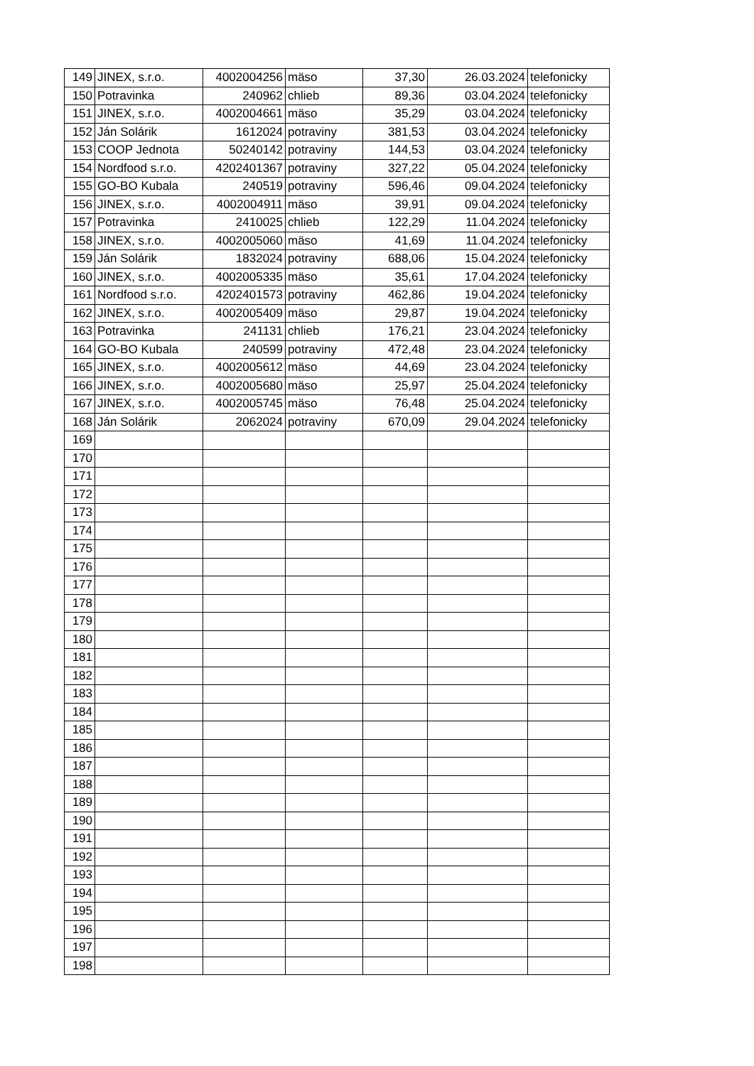| 149 | JINEX, s.r.o. | 4002004256 | mäso | 37,30 | 26.03.2024 | telefonicky |
| 150 | Potravinka | 240962 | chlieb | 89,36 | 03.04.2024 | telefonicky |
| 151 | JINEX, s.r.o. | 4002004661 | mäso | 35,29 | 03.04.2024 | telefonicky |
| 152 | Ján Solárik | 1612024 | potraviny | 381,53 | 03.04.2024 | telefonicky |
| 153 | COOP Jednota | 50240142 | potraviny | 144,53 | 03.04.2024 | telefonicky |
| 154 | Nordfood s.r.o. | 4202401367 | potraviny | 327,22 | 05.04.2024 | telefonicky |
| 155 | GO-BO Kubala | 240519 | potraviny | 596,46 | 09.04.2024 | telefonicky |
| 156 | JINEX, s.r.o. | 4002004911 | mäso | 39,91 | 09.04.2024 | telefonicky |
| 157 | Potravinka | 2410025 | chlieb | 122,29 | 11.04.2024 | telefonicky |
| 158 | JINEX, s.r.o. | 4002005060 | mäso | 41,69 | 11.04.2024 | telefonicky |
| 159 | Ján Solárik | 1832024 | potraviny | 688,06 | 15.04.2024 | telefonicky |
| 160 | JINEX, s.r.o. | 4002005335 | mäso | 35,61 | 17.04.2024 | telefonicky |
| 161 | Nordfood s.r.o. | 4202401573 | potraviny | 462,86 | 19.04.2024 | telefonicky |
| 162 | JINEX, s.r.o. | 4002005409 | mäso | 29,87 | 19.04.2024 | telefonicky |
| 163 | Potravinka | 241131 | chlieb | 176,21 | 23.04.2024 | telefonicky |
| 164 | GO-BO Kubala | 240599 | potraviny | 472,48 | 23.04.2024 | telefonicky |
| 165 | JINEX, s.r.o. | 4002005612 | mäso | 44,69 | 23.04.2024 | telefonicky |
| 166 | JINEX, s.r.o. | 4002005680 | mäso | 25,97 | 25.04.2024 | telefonicky |
| 167 | JINEX, s.r.o. | 4002005745 | mäso | 76,48 | 25.04.2024 | telefonicky |
| 168 | Ján Solárik | 2062024 | potraviny | 670,09 | 29.04.2024 | telefonicky |
| 169 | | | | | | |
| 170 | | | | | | |
| 171 | | | | | | |
| 172 | | | | | | |
| 173 | | | | | | |
| 174 | | | | | | |
| 175 | | | | | | |
| 176 | | | | | | |
| 177 | | | | | | |
| 178 | | | | | | |
| 179 | | | | | | |
| 180 | | | | | | |
| 181 | | | | | | |
| 182 | | | | | | |
| 183 | | | | | | |
| 184 | | | | | | |
| 185 | | | | | | |
| 186 | | | | | | |
| 187 | | | | | | |
| 188 | | | | | | |
| 189 | | | | | | |
| 190 | | | | | | |
| 191 | | | | | | |
| 192 | | | | | | |
| 193 | | | | | | |
| 194 | | | | | | |
| 195 | | | | | | |
| 196 | | | | | | |
| 197 | | | | | | |
| 198 | | | | | | |